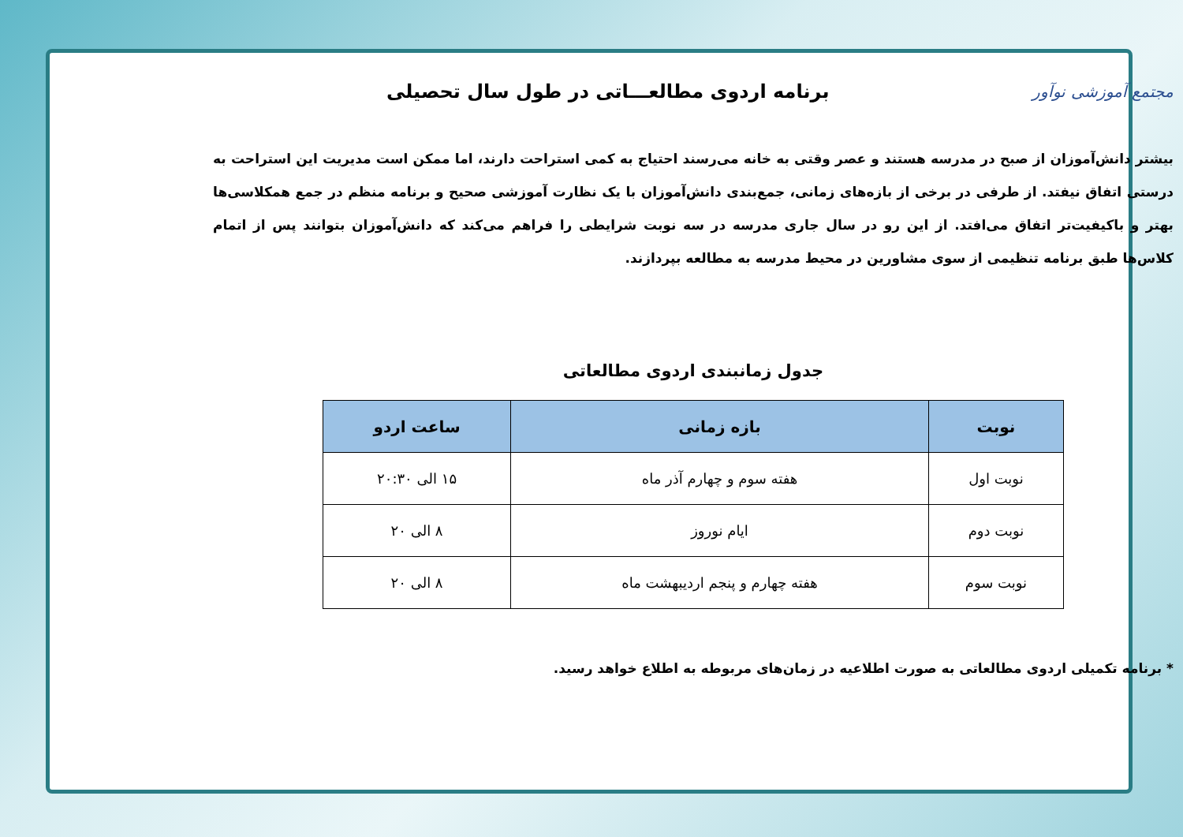مجتمع آموزشی نوآور
برنامه اردوی مطالعـــاتی در طول سال تحصیلی
بیشتر دانش‌آموزان از صبح در مدرسه هستند و عصر وقتی به خانه می‌رسند احتیاج به کمی استراحت دارند، اما ممکن است مدیریت این استراحت به درستی اتفاق نیفتد. از طرفی در برخی از بازه‌های زمانی، جمع‌بندی دانش‌آموزان با یک نظارت آموزشی صحیح و برنامه منظم در جمع همکلاسی‌ها بهتر و باکیفیت‌تر اتفاق می‌افتد. از این رو در سال جاری مدرسه در سه نوبت شرایطی را فراهم می‌کند که دانش‌آموزان بتوانند پس از اتمام کلاس‌ها طبق برنامه تنظیمی از سوی مشاورین در محیط مدرسه به مطالعه بپردازند.
جدول زمانبندی اردوی مطالعاتی
| نوبت | بازه زمانی | ساعت اردو |
| --- | --- | --- |
| نوبت اول | هفته سوم و چهارم آذر ماه | ۱۵ الی ۲۰:۳۰ |
| نوبت دوم | ایام نوروز | ۸ الی ۲۰ |
| نوبت سوم | هفته چهارم و پنجم اردیبهشت ماه | ۸ الی ۲۰ |
* برنامه تکمیلی اردوی مطالعاتی به صورت اطلاعیه در زمان‌های مربوطه به اطلاع خواهد رسید.